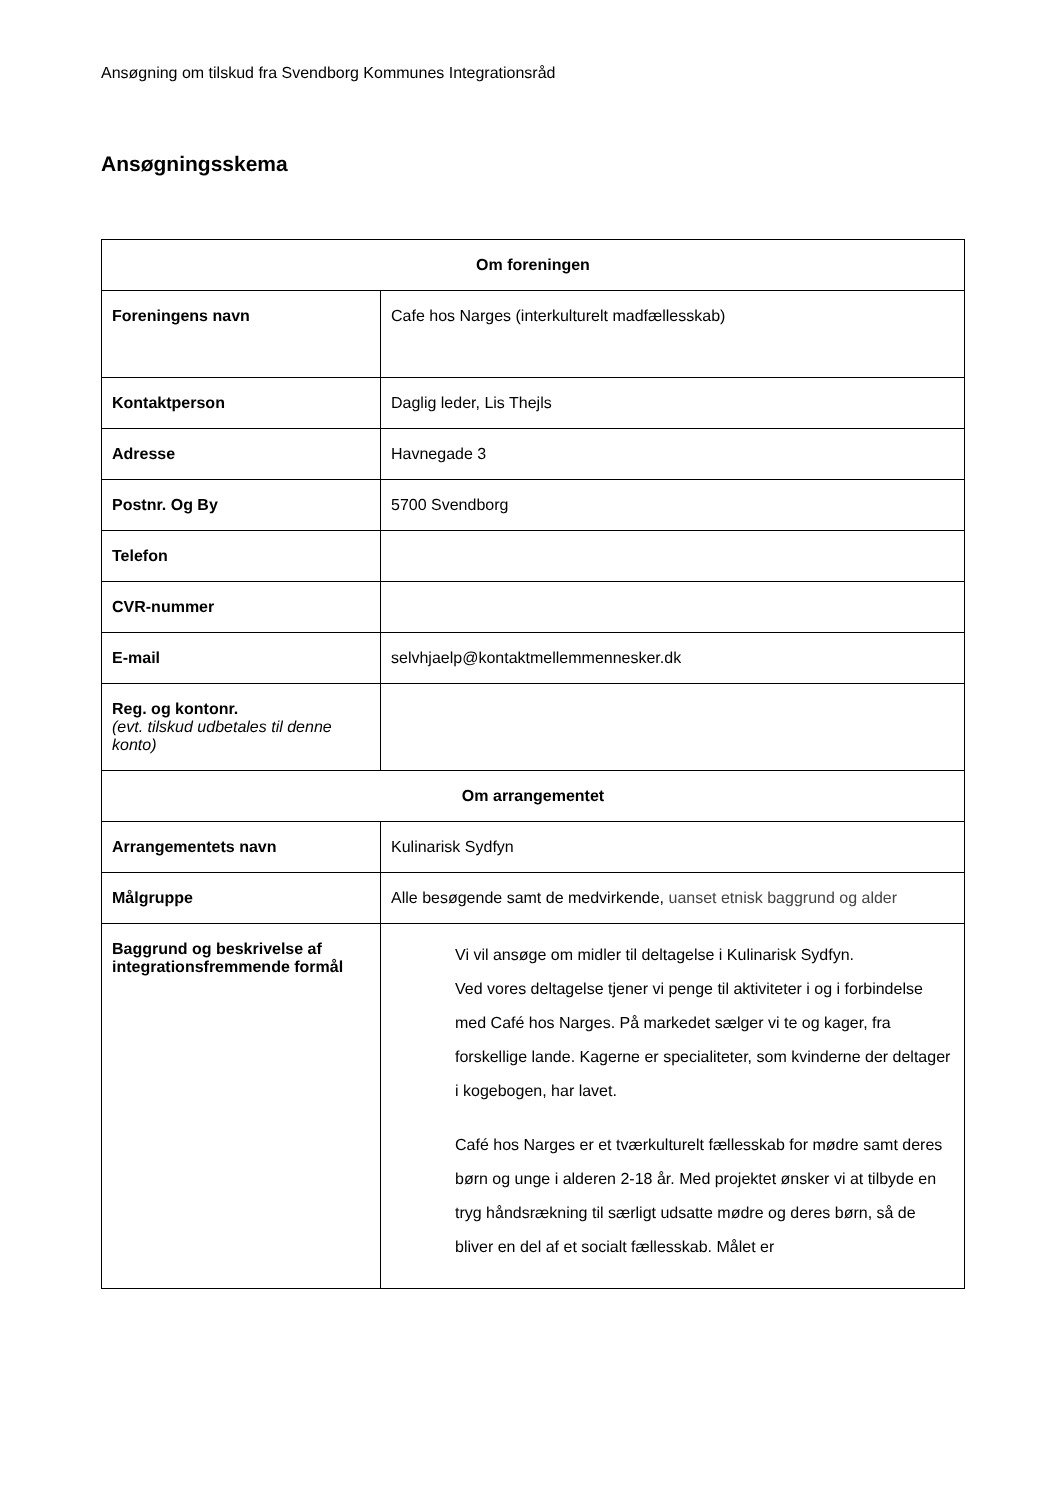Ansøgning om tilskud fra Svendborg Kommunes Integrationsråd
Ansøgningsskema
| Om foreningen | |
| --- | --- |
| Foreningens navn | Cafe hos Narges (interkulturelt madfællesskab) |
| Kontaktperson | Daglig leder, Lis Thejls |
| Adresse | Havnegade 3 |
| Postnr. Og By | 5700 Svendborg |
| Telefon | |
| CVR-nummer | |
| E-mail | selvhjaelp@kontaktmellemmennesker.dk |
| Reg. og kontonr. (evt. tilskud udbetales til denne konto) | |
| Om arrangementet | |
| Arrangementets navn | Kulinarisk Sydfyn |
| Målgruppe | Alle besøgende samt de medvirkende, uanset etnisk baggrund og alder |
| Baggrund og beskrivelse af integrationsfremmende formål | Vi vil ansøge om midler til deltagelse i Kulinarisk Sydfyn. Ved vores deltagelse tjener vi penge til aktiviteter i og i forbindelse med Café hos Narges. På markedet sælger vi te og kager, fra forskellige lande. Kagerne er specialiteter, som kvinderne der deltager i kogebogen, har lavet. Café hos Narges er et tværkulturelt fællesskab for mødre samt deres børn og unge i alderen 2-18 år. Med projektet ønsker vi at tilbyde en tryg håndsrækning til særligt udsatte mødre og deres børn, så de bliver en del af et socialt fællesskab. Målet er |